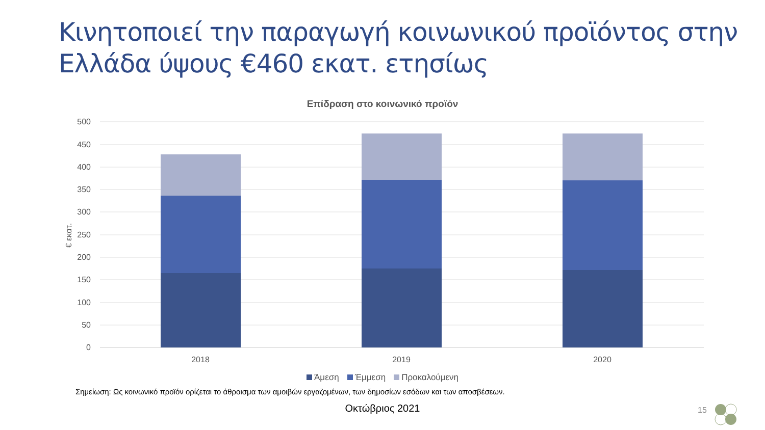Κινητοποιεί την παραγωγή κοινωνικού προϊόντος στην
Ελλάδα ύψους €460 εκατ. ετησίως
Επίδραση στο κοινωνικό προϊόν
500
450
400
350
300
250
200
150
100
50
0
€ εκατ.
2018
2019
2020
Άμεση Έμμεση Προκαλούμενη
Σημείωση: Ως κοινωνικό προϊόν ορίζεται το άθροισμα των αμοιβών εργαζομένων, των δημοσίων εσόδων και των αποσβέσεων.
Οκτώβριος 2021 15